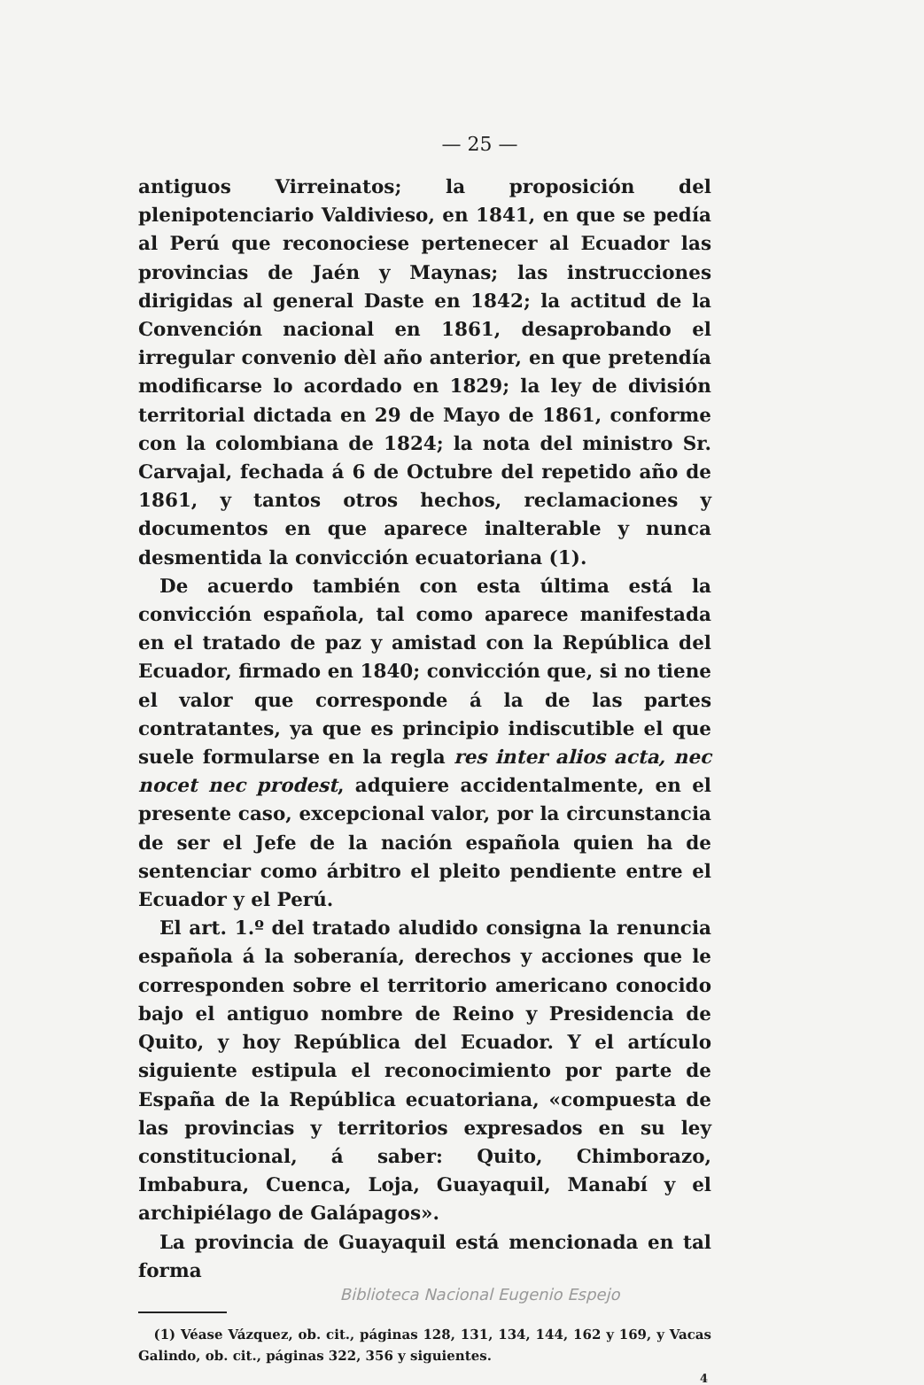— 25 —
antiguos Virreinatos; la proposición del plenipotenciario Valdivieso, en 1841, en que se pedía al Perú que reconociese pertenecer al Ecuador las provincias de Jaén y Maynas; las instrucciones dirigidas al general Daste en 1842; la actitud de la Convención nacional en 1861, desaprobando el irregular convenio dèl año anterior, en que pretendía modificarse lo acordado en 1829; la ley de división territorial dictada en 29 de Mayo de 1861, conforme con la colombiana de 1824; la nota del ministro Sr. Carvajal, fechada á 6 de Octubre del repetido año de 1861, y tantos otros hechos, reclamaciones y documentos en que aparece inalterable y nunca desmentida la convicción ecuatoriana (1).
De acuerdo también con esta última está la convicción española, tal como aparece manifestada en el tratado de paz y amistad con la República del Ecuador, firmado en 1840; convicción que, si no tiene el valor que corresponde á la de las partes contratantes, ya que es principio indiscutible el que suele formularse en la regla res inter alios acta, nec nocet nec prodest, adquiere accidentalmente, en el presente caso, excepcional valor, por la circunstancia de ser el Jefe de la nación española quien ha de sentenciar como árbitro el pleito pendiente entre el Ecuador y el Perú.
El art. 1.º del tratado aludido consigna la renuncia española á la soberanía, derechos y acciones que le corresponden sobre el territorio americano conocido bajo el antiguo nombre de Reino y Presidencia de Quito, y hoy República del Ecuador. Y el artículo siguiente estipula el reconocimiento por parte de España de la República ecuatoriana, «compuesta de las provincias y territorios expresados en su ley constitucional, á saber: Quito, Chimborazo, Imbabura, Cuenca, Loja, Guayaquil, Manabí y el archipiélago de Galápagos».
La provincia de Guayaquil está mencionada en tal forma
(1) Véase Vázquez, ob. cit., páginas 128, 131, 134, 144, 162 y 169, y Vacas Galindo, ob. cit., páginas 322, 356 y siguientes.
4
Biblioteca Nacional Eugenio Espejo